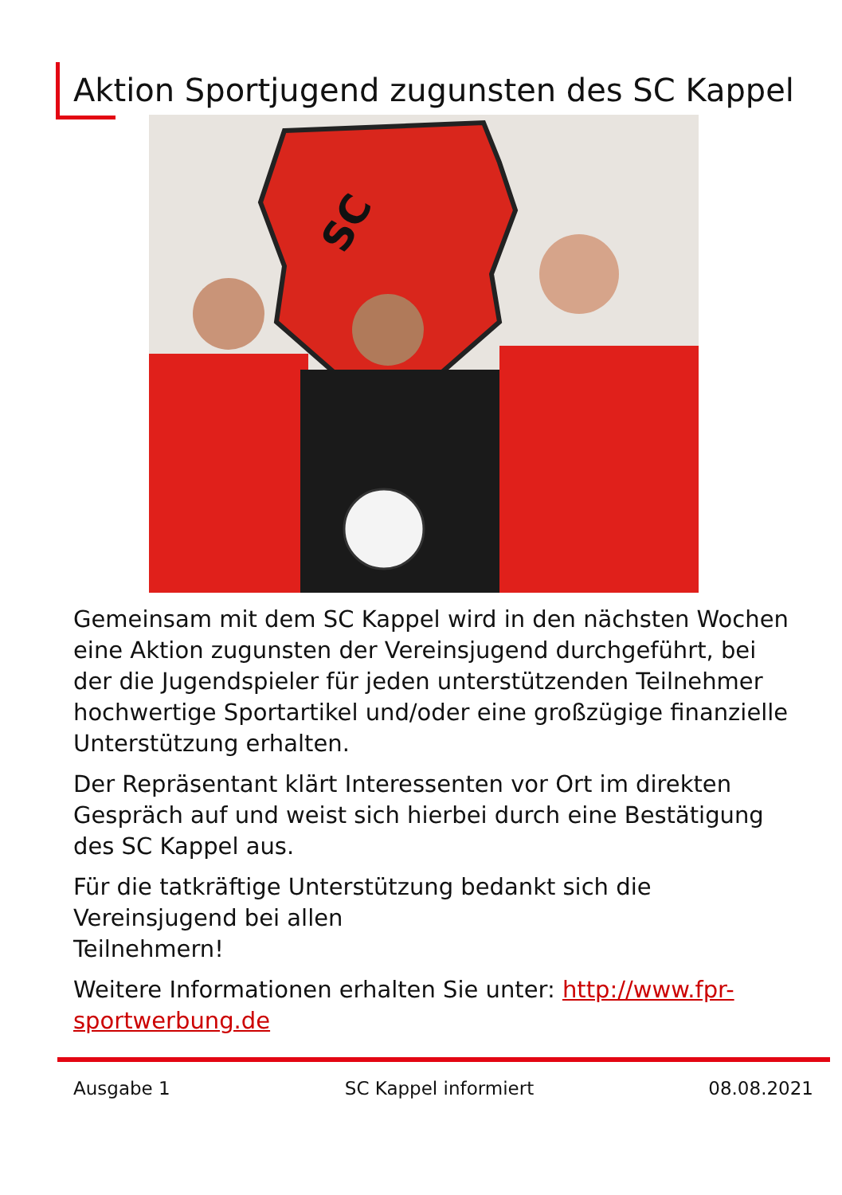Aktion Sportjugend zugunsten des SC Kappel
SC
Gemeinsam mit dem SC Kappel wird in den nächsten Wochen eine Aktion zugunsten der Vereinsjugend durchgeführt, bei der die Jugendspieler für jeden unterstützenden Teilnehmer hochwertige Sportartikel und/oder eine großzügige finanzielle Unterstützung erhalten.
Der Repräsentant klärt Interessenten vor Ort im direkten Gespräch auf und weist sich hierbei durch eine Bestätigung des SC Kappel aus.
Für die tatkräftige Unterstützung bedankt sich die Vereinsjugend bei allen
Teilnehmern!
Weitere Informationen erhalten Sie unter: http://www.fpr-sportwerbung.de
Ausgabe 1 SC Kappel informiert 08.08.2021